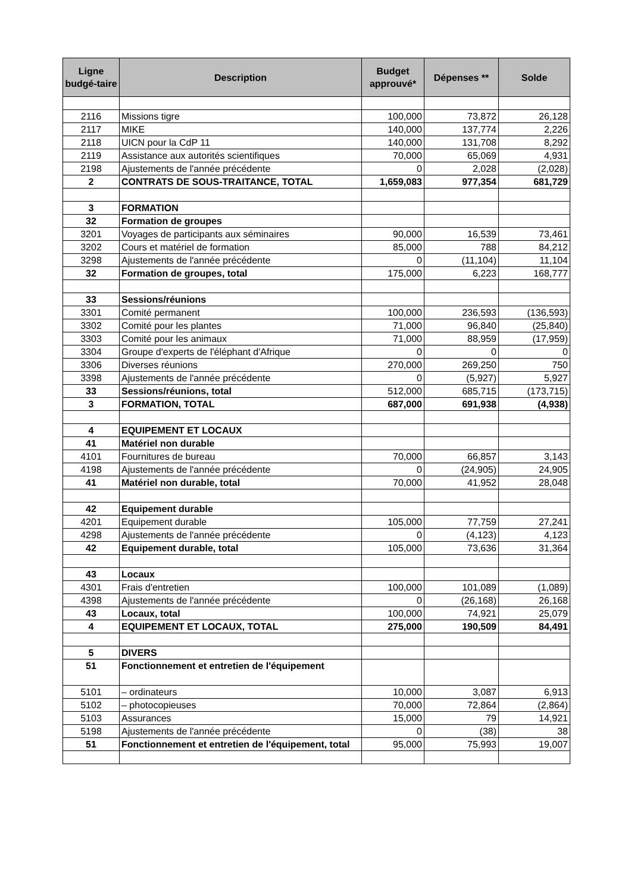| Ligne budgé-taire | Description | Budget approuvé* | Dépenses ** | Solde |
| --- | --- | --- | --- | --- |
| 2116 | Missions tigre | 100,000 | 73,872 | 26,128 |
| 2117 | MIKE | 140,000 | 137,774 | 2,226 |
| 2118 | UICN pour la CdP 11 | 140,000 | 131,708 | 8,292 |
| 2119 | Assistance aux autorités scientifiques | 70,000 | 65,069 | 4,931 |
| 2198 | Ajustements de l'année précédente | 0 | 2,028 | (2,028) |
| 2 | CONTRATS DE SOUS-TRAITANCE, TOTAL | 1,659,083 | 977,354 | 681,729 |
| 3 | FORMATION | | | |
| 32 | Formation de groupes | | | |
| 3201 | Voyages de participants aux séminaires | 90,000 | 16,539 | 73,461 |
| 3202 | Cours et matériel de formation | 85,000 | 788 | 84,212 |
| 3298 | Ajustements de l'année précédente | 0 | (11,104) | 11,104 |
| 32 | Formation de groupes, total | 175,000 | 6,223 | 168,777 |
| 33 | Sessions/réunions | | | |
| 3301 | Comité permanent | 100,000 | 236,593 | (136,593) |
| 3302 | Comité pour les plantes | 71,000 | 96,840 | (25,840) |
| 3303 | Comité pour les animaux | 71,000 | 88,959 | (17,959) |
| 3304 | Groupe d'experts de l'éléphant d'Afrique | 0 | 0 | 0 |
| 3306 | Diverses réunions | 270,000 | 269,250 | 750 |
| 3398 | Ajustements de l'année précédente | 0 | (5,927) | 5,927 |
| 33 | Sessions/réunions, total | 512,000 | 685,715 | (173,715) |
| 3 | FORMATION, TOTAL | 687,000 | 691,938 | (4,938) |
| 4 | EQUIPEMENT ET LOCAUX | | | |
| 41 | Matériel non durable | | | |
| 4101 | Fournitures de bureau | 70,000 | 66,857 | 3,143 |
| 4198 | Ajustements de l'année précédente | 0 | (24,905) | 24,905 |
| 41 | Matériel non durable, total | 70,000 | 41,952 | 28,048 |
| 42 | Equipement durable | | | |
| 4201 | Equipement durable | 105,000 | 77,759 | 27,241 |
| 4298 | Ajustements de l'année précédente | 0 | (4,123) | 4,123 |
| 42 | Equipement durable, total | 105,000 | 73,636 | 31,364 |
| 43 | Locaux | | | |
| 4301 | Frais d'entretien | 100,000 | 101,089 | (1,089) |
| 4398 | Ajustements de l'année précédente | 0 | (26,168) | 26,168 |
| 43 | Locaux, total | 100,000 | 74,921 | 25,079 |
| 4 | EQUIPEMENT ET LOCAUX, TOTAL | 275,000 | 190,509 | 84,491 |
| 5 | DIVERS | | | |
| 51 | Fonctionnement et entretien de l'équipement | | | |
| 5101 | – ordinateurs | 10,000 | 3,087 | 6,913 |
| 5102 | – photocopieuses | 70,000 | 72,864 | (2,864) |
| 5103 | Assurances | 15,000 | 79 | 14,921 |
| 5198 | Ajustements de l'année précédente | 0 | (38) | 38 |
| 51 | Fonctionnement et entretien de l'équipement, total | 95,000 | 75,993 | 19,007 |